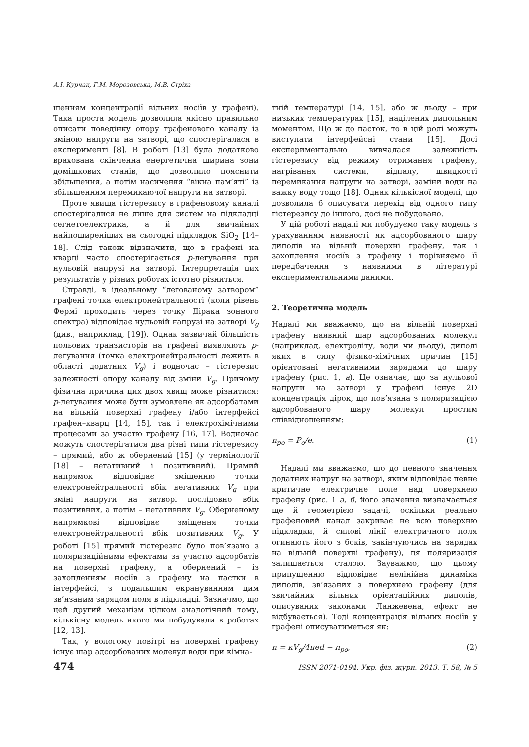А.І. Курчак, Г.М. Морозовська, М.В. Стріха
шенням концентрації вільних носіїв у графені). Така проста модель дозволила якісно правильно описати поведінку опору графенового каналу із зміною напруги на затворі, що спостерігалася в експерименті [8]. В роботі [13] була додатково врахована скінченна енергетична ширина зони домішкових станів, що дозволило пояснити збільшення, а потім насичення “вікна пам’яті” із збільшенням перемикаючої напруги на затворі.
Проте явища гістерезису в графеновому каналі спостерігалися не лише для систем на підкладці сегнетоелектрика, а й для звичайних найпоширеніших на сьогодні підкладок SiO<sub>2</sub> [14–18]. Слід також відзначити, що в графені на кварці часто спостерігається p-легування при нульовій напрузі на затворі. Інтерпретація цих результатів у різних роботах істотно різниться.
Справді, в ідеальному “легованому затвором” графені точка електронейтральності (коли рівень Фермі проходить через точку Дірака зонного спектра) відповідає нульовій напрузі на затворі V<sub>g</sub> (див., наприклад, [19]). Однак зазвичай більшість польових транзисторів на графені виявляють p-легування (точка електронейтральності лежить в області додатних V<sub>g</sub>) і водночас – гістерезис залежності опору каналу від зміни V<sub>g</sub>. Причому фізична причина цих двох явищ може різнитися: p-легування може бути зумовлене як адсорбатами на вільній поверхні графену і/або інтерфейсі графен–кварц [14, 15], так і електрохімічними процесами за участю графену [16, 17]. Водночас можуть спостерігатися два різні типи гістерезису – прямий, або ж обернений [15] (у термінології [18] – негативний і позитивний). Прямий напрямок відповідає зміщенню точки електронейтральності вбік негативних V<sub>g</sub> при зміні напруги на затворі послідовно вбік позитивних, а потім – негативних V<sub>g</sub>. Оберненому напрямкові відповідає зміщення точки електронейтральності вбік позитивних V<sub>g</sub>. У роботі [15] прямий гістерезис було пов’язано з поляризаційними ефектами за участю адсорбатів на поверхні графену, а обернений – із захопленням носіїв з графену на пастки в інтерфейсі, з подальшим екрануванням цим зв’язаним зарядом поля в підкладці. Зазначмо, що цей другий механізм цілком аналогічний тому, кількісну модель якого ми побудували в роботах [12, 13].
Так, у вологому повітрі на поверхні графену існує шар адсорбованих молекул води при кімна-
тній температурі [14, 15], або ж льоду – при низьких температурах [15], наділених дипольним моментом. Що ж до пасток, то в цій ролі можуть виступати інтерфейсні стани [15]. Досі експериментально вивчалася залежність гістерезису від режиму отримання графену, нагрівання системи, відпалу, швидкості перемикання напруги на затворі, заміни води на важку воду тощо [18]. Однак кількісної моделі, що дозволила б описувати перехід від одного типу гістерезису до іншого, досі не побудовано.
У цій роботі надалі ми побудуємо таку модель з урахуванням наявності як адсорбованого шару диполів на вільній поверхні графену, так і захоплення носіїв з графену і порівняємо її передбачення з наявними в літературі експериментальними даними.
2. Теоретична модель
Надалі ми вважаємо, що на вільній поверхні графену наявний шар адсорбованих молекул (наприклад, електроліту, води чи льоду), диполі яких в силу фізико-хімічних причин [15] орієнтовані негативними зарядами до шару графену (рис. 1, а). Це означає, що за нульової напруги на затворі у графені існує 2D концентрація дірок, що пов’язана з поляризацією адсорбованого шару молекул простим співвідношенням:
n<sub>po</sub> = P<sub>o</sub>/e. (1)
Надалі ми вважаємо, що до певного значення додатних напруг на затворі, яким відповідає певне критичне електричне поле над поверхнею графену (рис. 1 а, б, його значення визначається ще й геометрією задачі, оскільки реально графеновий канал закриває не всю поверхню підкладки, й силові лінії електричного поля огинають його з боків, закінчуючись на зарядах на вільній поверхні графену), ця поляризація залишається сталою. Зауважмо, що цьому припущенню відповідає нелінійна динаміка диполів, зв’язаних з поверхнею графену (для звичайних вільних орієнтаційних диполів, описуваних законами Ланжевена, ефект не відбувається). Тоді концентрація вільних носіїв у графені описуватиметься як:
n = κV<sub>g</sub>/4πed − n<sub>po</sub>, (2)
474 ISSN 2071-0194. Укр. фіз. журн. 2013. Т. 58, № 5